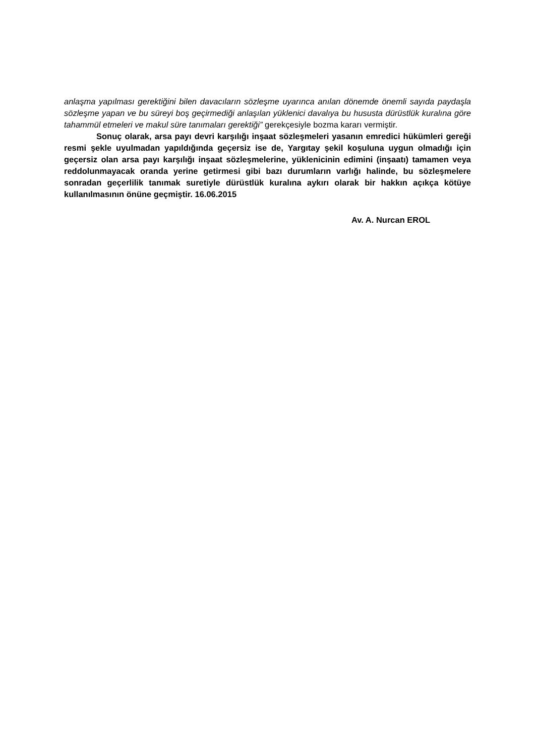anlaşma yapılması gerektiğini bilen davacıların sözleşme uyarınca anılan dönemde önemli sayıda paydaşla sözleşme yapan ve bu süreyi boş geçirmediği anlaşılan yüklenici davalıya bu hususta dürüstlük kuralına göre tahammül etmeleri ve makul süre tanımaları gerektiği” gerekçesiyle bozma kararı vermiştir.
Sonuç olarak, arsa payı devri karşılığı inşaat sözleşmeleri yasanın emredici hükümleri gereği resmi şekle uyulmadan yapıldığında geçersiz ise de, Yargıtay şekil koşuluna uygun olmadığı için geçersiz olan arsa payı karşılığı inşaat sözleşmelerine, yüklenicinin edimini (inşaatı) tamamen veya reddolunmayacak oranda yerine getirmesi gibi bazı durumların varlığı halinde, bu sözleşmelere sonradan geçerlilik tanımak suretiyle dürüstlük kuralına aykırı olarak bir hakkın açıkça kötüye kullanılmasının önüne geçmiştir. 16.06.2015
Av. A. Nurcan EROL